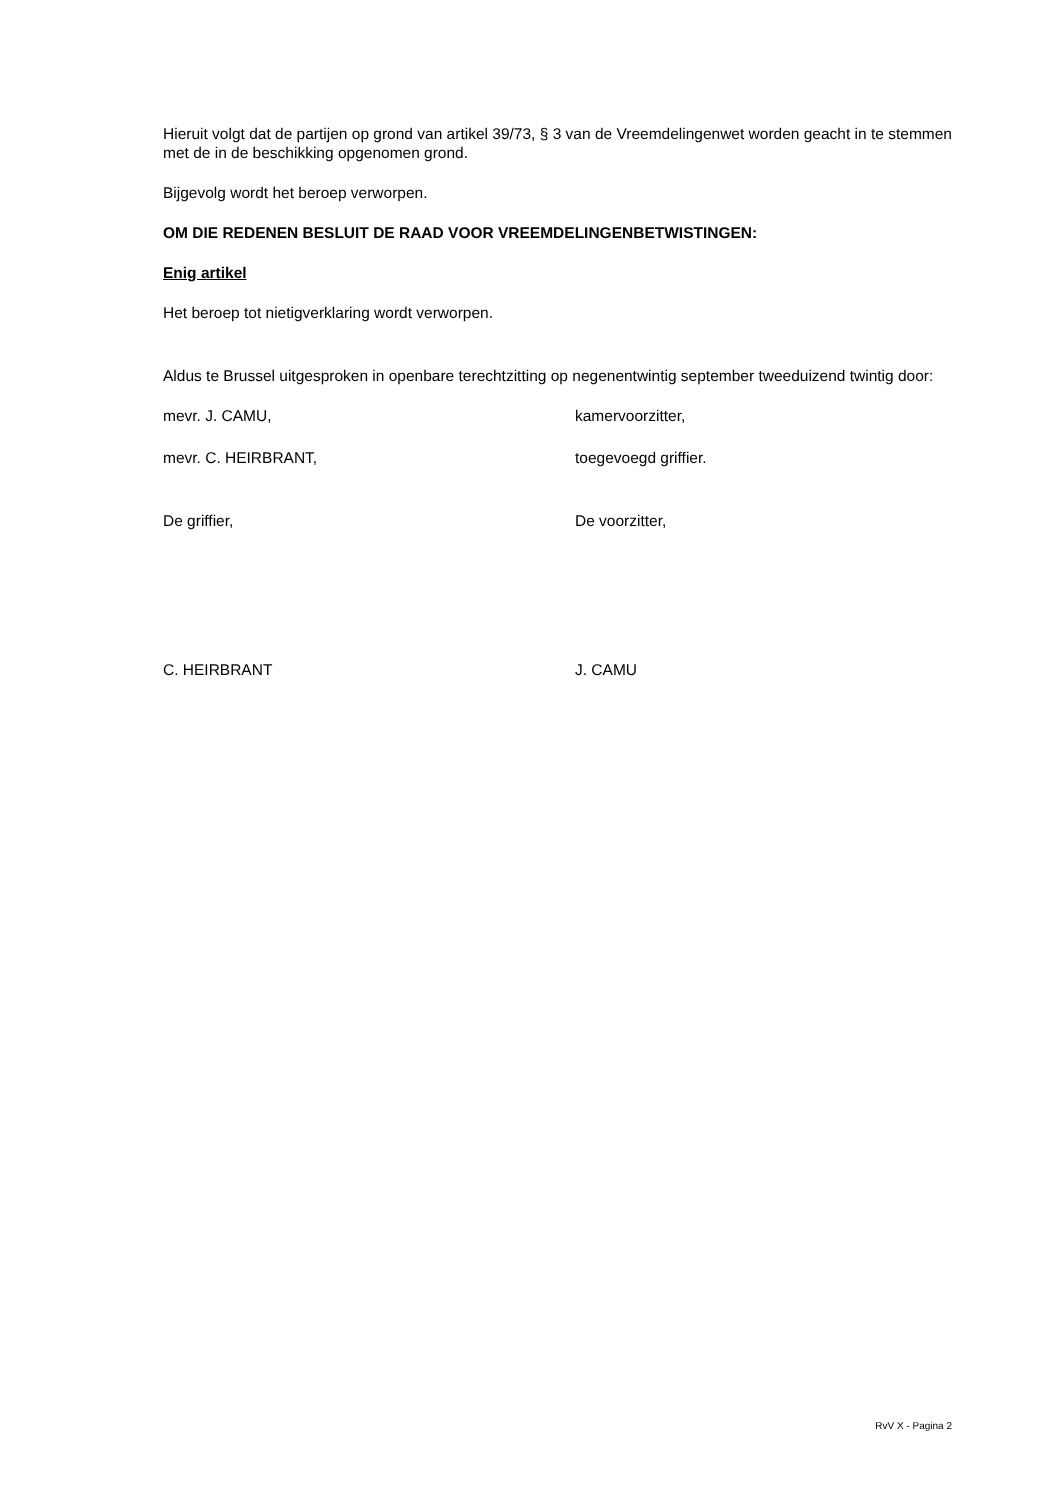Hieruit volgt dat de partijen op grond van artikel 39/73, § 3 van de Vreemdelingenwet worden geacht in te stemmen met de in de beschikking opgenomen grond.
Bijgevolg wordt het beroep verworpen.
OM DIE REDENEN BESLUIT DE RAAD VOOR VREEMDELINGENBETWISTINGEN:
Enig artikel
Het beroep tot nietigverklaring wordt verworpen.
Aldus te Brussel uitgesproken in openbare terechtzitting op negenentwintig september tweeduizend twintig door:
mevr. J. CAMU, kamervoorzitter,
mevr. C. HEIRBRANT, toegevoegd griffier.
De griffier, De voorzitter,
C. HEIRBRANT J. CAMU
RvV X - Pagina 2